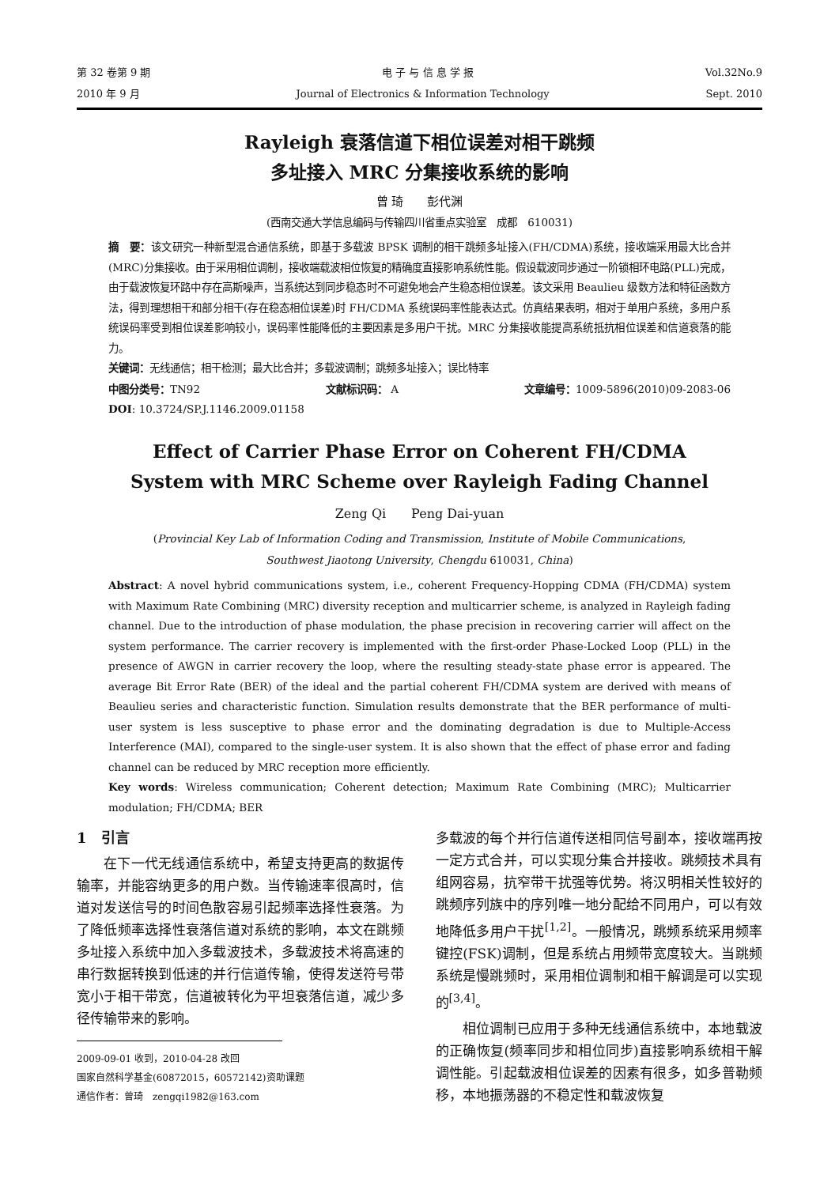第 32 卷第 9 期 电 子 与 信 息 学 报 Vol.32No.9
2010 年 9 月 Journal of Electronics & Information Technology Sept. 2010
Rayleigh 衰落信道下相位误差对相干跳频
多址接入 MRC 分集接收系统的影响
曾 琦　　彭代渊
(西南交通大学信息编码与传输四川省重点实验室　成都　610031)
摘　要：该文研究一种新型混合通信系统，即基于多载波 BPSK 调制的相干跳频多址接入(FH/CDMA)系统，接收端采用最大比合并(MRC)分集接收。由于采用相位调制，接收端载波相位恢复的精确度直接影响系统性能。假设载波同步通过一阶锁相环电路(PLL)完成，由于载波恢复环路中存在高斯噪声，当系统达到同步稳态时不可避免地会产生稳态相位误差。该文采用 Beaulieu 级数方法和特征函数方法，得到理想相干和部分相干(存在稳态相位误差)时 FH/CDMA 系统误码率性能表达式。仿真结果表明，相对于单用户系统，多用户系统误码率受到相位误差影响较小，误码率性能降低的主要因素是多用户干扰。MRC 分集接收能提高系统抵抗相位误差和信道衰落的能力。
关键词：无线通信；相干检测；最大比合并；多载波调制；跳频多址接入；误比特率
中图分类号：TN92 文献标识码： A 文章编号：1009-5896(2010)09-2083-06
DOI: 10.3724/SP.J.1146.2009.01158
Effect of Carrier Phase Error on Coherent FH/CDMA
System with MRC Scheme over Rayleigh Fading Channel
Zeng Qi　　Peng Dai-yuan
(Provincial Key Lab of Information Coding and Transmission, Institute of Mobile Communications,
Southwest Jiaotong University, Chengdu 610031, China)
Abstract: A novel hybrid communications system, i.e., coherent Frequency-Hopping CDMA (FH/CDMA) system with Maximum Rate Combining (MRC) diversity reception and multicarrier scheme, is analyzed in Rayleigh fading channel. Due to the introduction of phase modulation, the phase precision in recovering carrier will affect on the system performance. The carrier recovery is implemented with the first-order Phase-Locked Loop (PLL) in the presence of AWGN in carrier recovery the loop, where the resulting steady-state phase error is appeared. The average Bit Error Rate (BER) of the ideal and the partial coherent FH/CDMA system are derived with means of Beaulieu series and characteristic function. Simulation results demonstrate that the BER performance of multi-user system is less susceptive to phase error and the dominating degradation is due to Multiple-Access Interference (MAI), compared to the single-user system. It is also shown that the effect of phase error and fading channel can be reduced by MRC reception more efficiently.
Key words: Wireless communication; Coherent detection; Maximum Rate Combining (MRC); Multicarrier modulation; FH/CDMA; BER
1　引言
在下一代无线通信系统中，希望支持更高的数据传输率，并能容纳更多的用户数。当传输速率很高时，信道对发送信号的时间色散容易引起频率选择性衰落。为了降低频率选择性衰落信道对系统的影响，本文在跳频多址接入系统中加入多载波技术，多载波技术将高速的串行数据转换到低速的并行信道传输，使得发送符号带宽小于相干带宽，信道被转化为平坦衰落信道，减少多径传输带来的影响。
2009-09-01 收到，2010-04-28 改回
国家自然科学基金(60872015，60572142)资助课题
通信作者：曾琦　zengqi1982@163.com
多载波的每个并行信道传送相同信号副本，接收端再按一定方式合并，可以实现分集合并接收。跳频技术具有组网容易，抗窄带干扰强等优势。将汉明相关性较好的跳频序列族中的序列唯一地分配给不同用户，可以有效地降低多用户干扰<sup>[1,2]</sup>。一般情况，跳频系统采用频率键控(FSK)调制，但是系统占用频带宽度较大。当跳频系统是慢跳频时，采用相位调制和相干解调是可以实现的<sup>[3,4]</sup>。
相位调制已应用于多种无线通信系统中，本地载波的正确恢复(频率同步和相位同步)直接影响系统相干解调性能。引起载波相位误差的因素有很多，如多普勒频移，本地振荡器的不稳定性和载波恢复